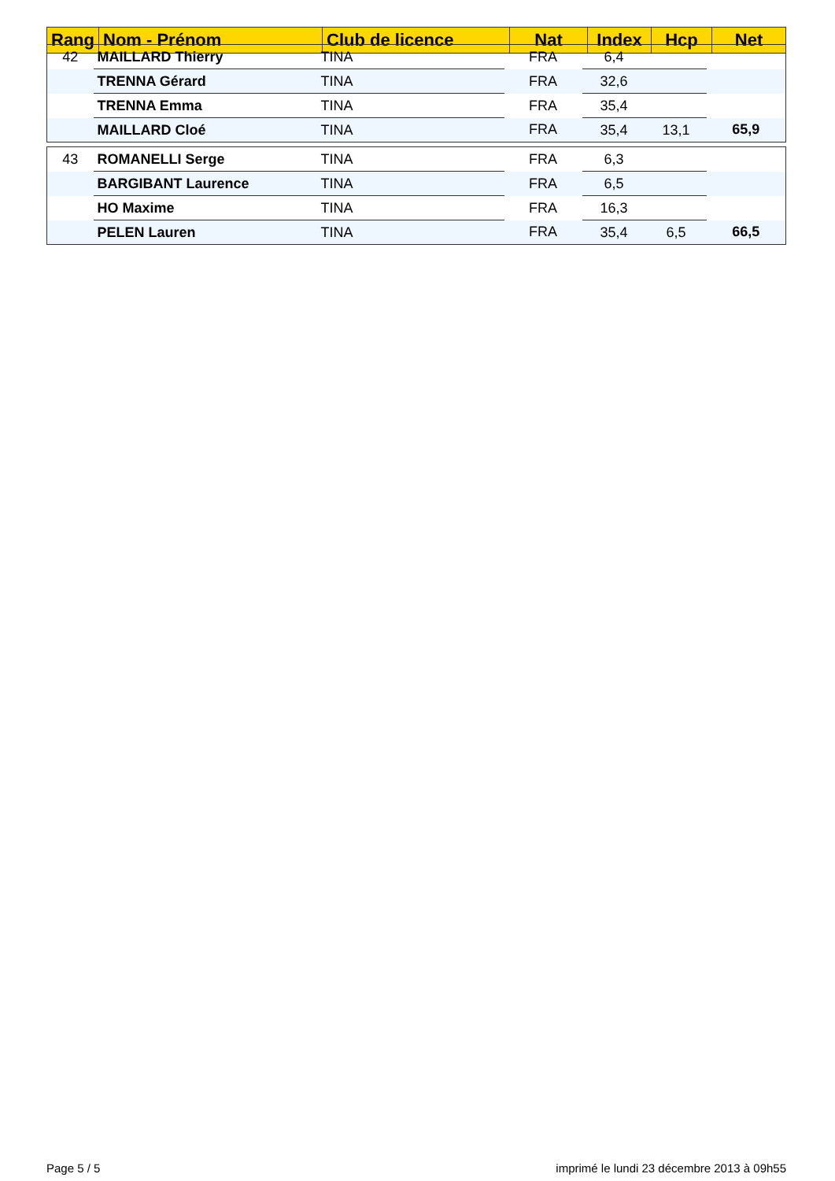| Rang | Nom - Prénom | Club de licence | Nat | Index | Hcp | Net |
| --- | --- | --- | --- | --- | --- | --- |
| 42 | MAILLARD Thierry | TINA | FRA | 6,4 | | |
| | TRENNA Gérard | TINA | FRA | 32,6 | | |
| | TRENNA Emma | TINA | FRA | 35,4 | | |
| | MAILLARD Cloé | TINA | FRA | 35,4 | 13,1 | 65,9 |
| 43 | ROMANELLI Serge | TINA | FRA | 6,3 | | |
| | BARGIBANT Laurence | TINA | FRA | 6,5 | | |
| | HO Maxime | TINA | FRA | 16,3 | | |
| | PELEN Lauren | TINA | FRA | 35,4 | 6,5 | 66,5 |
Page 5 / 5 imprimé le lundi 23 décembre 2013 à 09h55